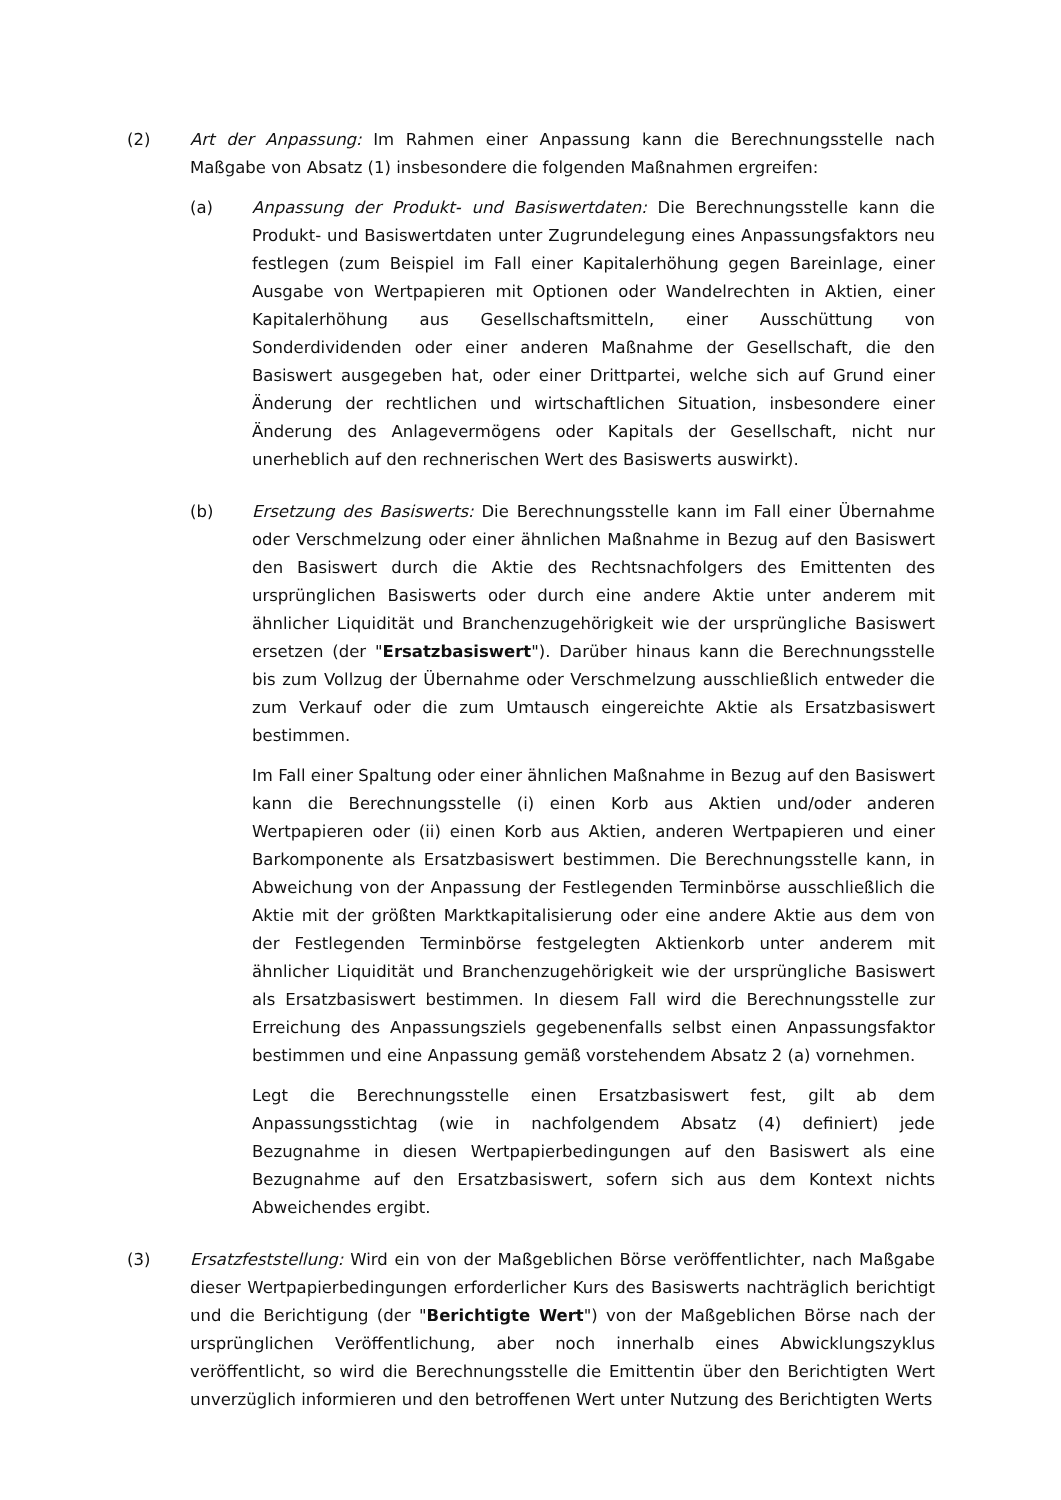(2) Art der Anpassung: Im Rahmen einer Anpassung kann die Berechnungsstelle nach Maßgabe von Absatz (1) insbesondere die folgenden Maßnahmen ergreifen:
(a) Anpassung der Produkt- und Basiswertdaten: Die Berechnungsstelle kann die Produkt- und Basiswertdaten unter Zugrundelegung eines Anpassungsfaktors neu festlegen (zum Beispiel im Fall einer Kapitalerhöhung gegen Bareinlage, einer Ausgabe von Wertpapieren mit Optionen oder Wandelrechten in Aktien, einer Kapitalerhöhung aus Gesellschaftsmitteln, einer Ausschüttung von Sonderdividenden oder einer anderen Maßnahme der Gesellschaft, die den Basiswert ausgegeben hat, oder einer Drittpartei, welche sich auf Grund einer Änderung der rechtlichen und wirtschaftlichen Situation, insbesondere einer Änderung des Anlagevermögens oder Kapitals der Gesellschaft, nicht nur unerheblich auf den rechnerischen Wert des Basiswerts auswirkt).
(b) Ersetzung des Basiswerts: Die Berechnungsstelle kann im Fall einer Übernahme oder Verschmelzung oder einer ähnlichen Maßnahme in Bezug auf den Basiswert den Basiswert durch die Aktie des Rechtsnachfolgers des Emittenten des ursprünglichen Basiswerts oder durch eine andere Aktie unter anderem mit ähnlicher Liquidität und Branchenzugehörigkeit wie der ursprüngliche Basiswert ersetzen (der "Ersatzbasiswert"). Darüber hinaus kann die Berechnungsstelle bis zum Vollzug der Übernahme oder Verschmelzung ausschließlich entweder die zum Verkauf oder die zum Umtausch eingereichte Aktie als Ersatzbasiswert bestimmen.
Im Fall einer Spaltung oder einer ähnlichen Maßnahme in Bezug auf den Basiswert kann die Berechnungsstelle (i) einen Korb aus Aktien und/oder anderen Wertpapieren oder (ii) einen Korb aus Aktien, anderen Wertpapieren und einer Barkomponente als Ersatzbasiswert bestimmen. Die Berechnungsstelle kann, in Abweichung von der Anpassung der Festlegenden Terminbörse ausschließlich die Aktie mit der größten Marktkapitalisierung oder eine andere Aktie aus dem von der Festlegenden Terminbörse festgelegten Aktienkorb unter anderem mit ähnlicher Liquidität und Branchenzugehörigkeit wie der ursprüngliche Basiswert als Ersatzbasiswert bestimmen. In diesem Fall wird die Berechnungsstelle zur Erreichung des Anpassungsziels gegebenenfalls selbst einen Anpassungsfaktor bestimmen und eine Anpassung gemäß vorstehendem Absatz 2 (a) vornehmen.
Legt die Berechnungsstelle einen Ersatzbasiswert fest, gilt ab dem Anpassungsstichtag (wie in nachfolgendem Absatz (4) definiert) jede Bezugnahme in diesen Wertpapierbedingungen auf den Basiswert als eine Bezugnahme auf den Ersatzbasiswert, sofern sich aus dem Kontext nichts Abweichendes ergibt.
(3) Ersatzfeststellung: Wird ein von der Maßgeblichen Börse veröffentlichter, nach Maßgabe dieser Wertpapierbedingungen erforderlicher Kurs des Basiswerts nachträglich berichtigt und die Berichtigung (der "Berichtigte Wert") von der Maßgeblichen Börse nach der ursprünglichen Veröffentlichung, aber noch innerhalb eines Abwicklungszyklus veröffentlicht, so wird die Berechnungsstelle die Emittentin über den Berichtigten Wert unverzüglich informieren und den betroffenen Wert unter Nutzung des Berichtigten Werts